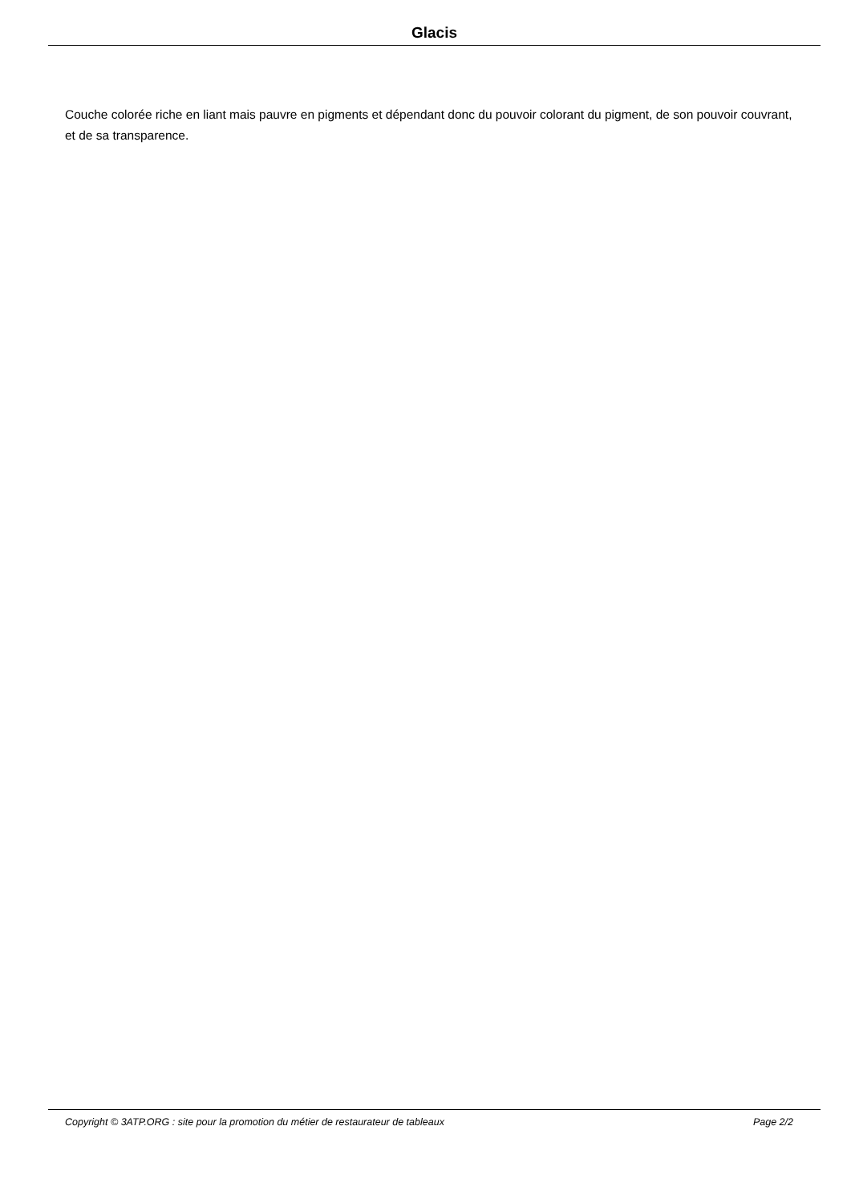Glacis
Couche colorée riche en liant mais pauvre en pigments et dépendant donc du pouvoir colorant du pigment, de son pouvoir couvrant, et de sa transparence.
Copyright © 3ATP.ORG : site pour la promotion du métier de restaurateur de tableaux Page 2/2